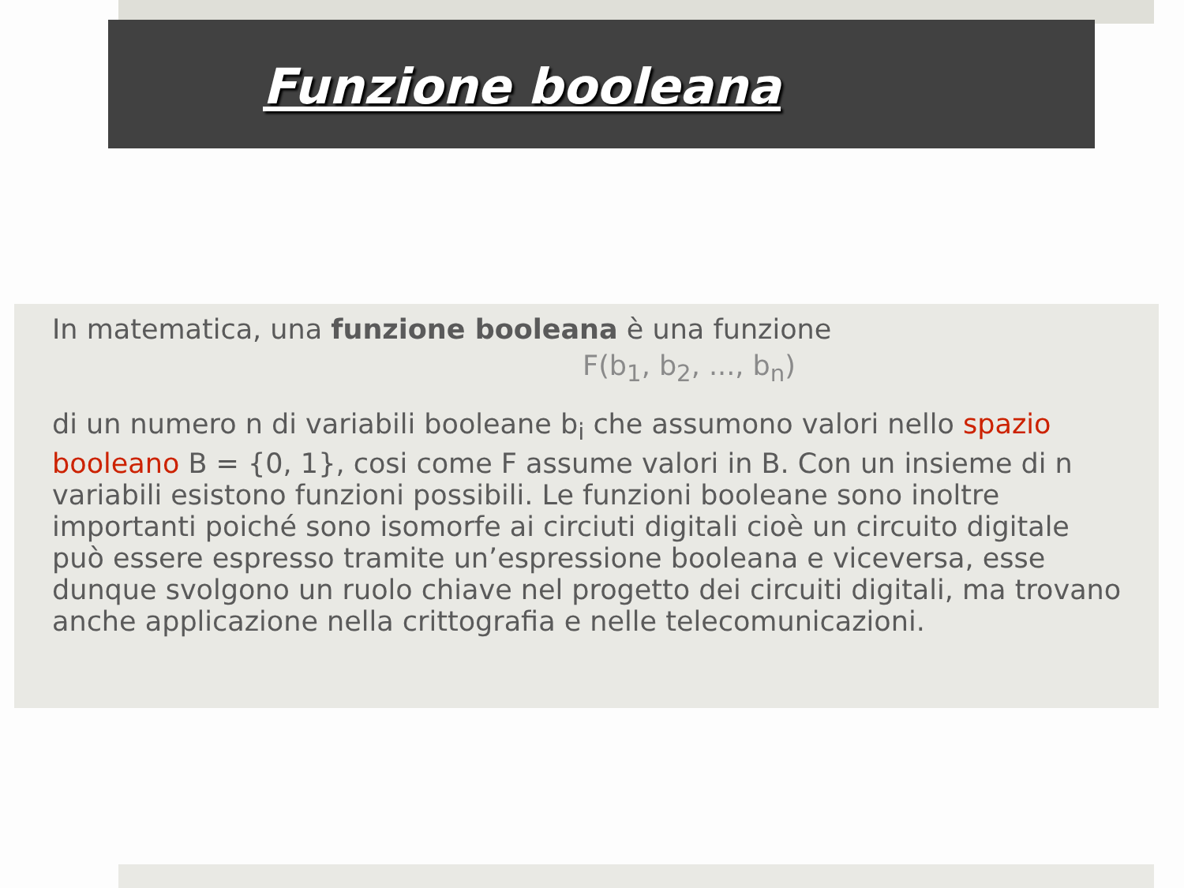Funzione booleana
In matematica, una funzione booleana è una funzione
F(b<sub>1</sub>, b<sub>2</sub>, ..., b<sub>n</sub>)
di un numero n di variabili booleane b<sub>i</sub> che assumono valori nello spazio booleano B = {0, 1}, cosi come F assume valori in B. Con un insieme di n variabili esistono funzioni possibili. Le funzioni booleane sono inoltre importanti poiché sono isomorfe ai circiuti digitali cioè un circuito digitale può essere espresso tramite un’espressione booleana e viceversa, esse dunque svolgono un ruolo chiave nel progetto dei circuiti digitali, ma trovano anche applicazione nella crittografia e nelle telecomunicazioni.